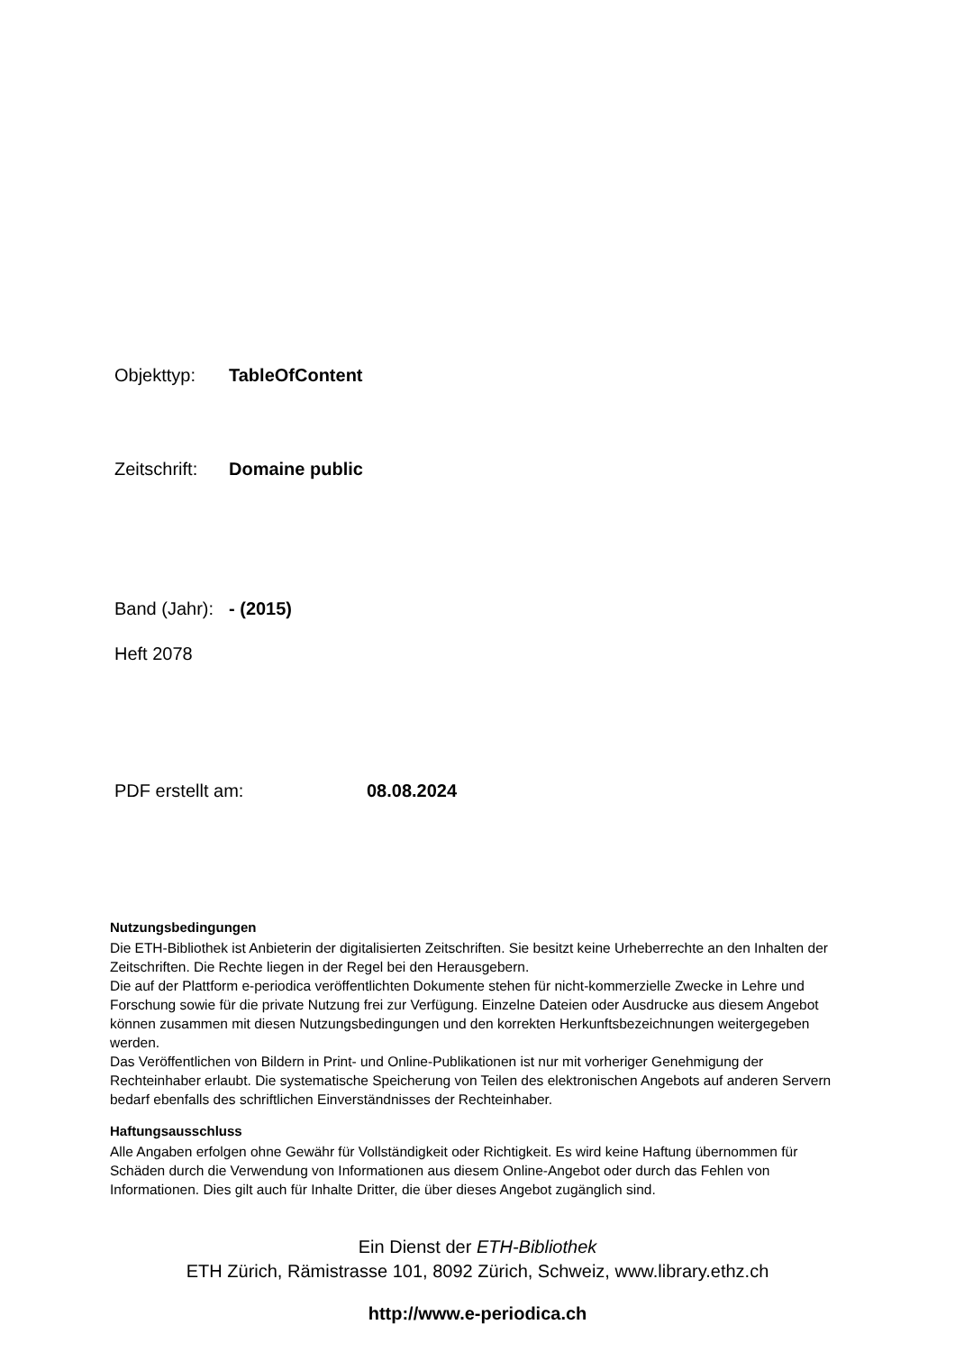Objekttyp: TableOfContent
Zeitschrift: Domaine public
Band (Jahr): - (2015)
Heft 2078
PDF erstellt am: 08.08.2024
Nutzungsbedingungen
Die ETH-Bibliothek ist Anbieterin der digitalisierten Zeitschriften. Sie besitzt keine Urheberrechte an den Inhalten der Zeitschriften. Die Rechte liegen in der Regel bei den Herausgebern.
Die auf der Plattform e-periodica veröffentlichten Dokumente stehen für nicht-kommerzielle Zwecke in Lehre und Forschung sowie für die private Nutzung frei zur Verfügung. Einzelne Dateien oder Ausdrucke aus diesem Angebot können zusammen mit diesen Nutzungsbedingungen und den korrekten Herkunftsbezeichnungen weitergegeben werden.
Das Veröffentlichen von Bildern in Print- und Online-Publikationen ist nur mit vorheriger Genehmigung der Rechteinhaber erlaubt. Die systematische Speicherung von Teilen des elektronischen Angebots auf anderen Servern bedarf ebenfalls des schriftlichen Einverständnisses der Rechteinhaber.
Haftungsausschluss
Alle Angaben erfolgen ohne Gewähr für Vollständigkeit oder Richtigkeit. Es wird keine Haftung übernommen für Schäden durch die Verwendung von Informationen aus diesem Online-Angebot oder durch das Fehlen von Informationen. Dies gilt auch für Inhalte Dritter, die über dieses Angebot zugänglich sind.
Ein Dienst der ETH-Bibliothek
ETH Zürich, Rämistrasse 101, 8092 Zürich, Schweiz, www.library.ethz.ch
http://www.e-periodica.ch